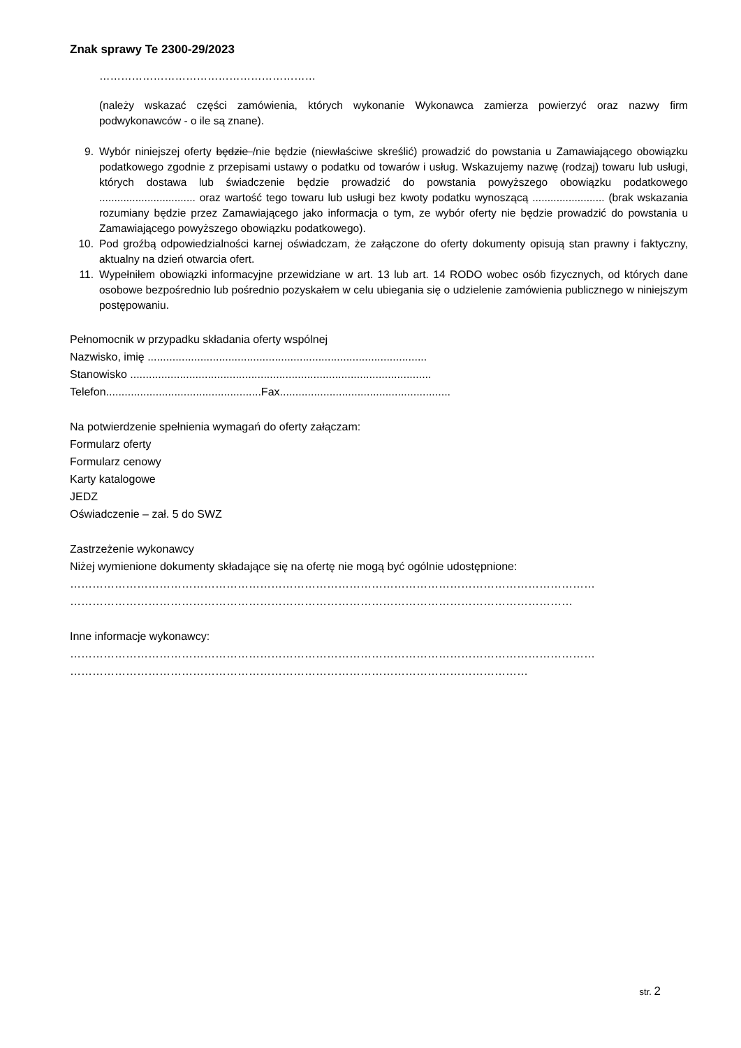Znak sprawy Te 2300-29/2023
……………………………………………………
(należy wskazać części zamówienia, których wykonanie Wykonawca zamierza powierzyć oraz nazwy firm podwykonawców - o ile są znane).
9. Wybór niniejszej oferty będzie /nie będzie (niewłaściwe skreślić) prowadzić do powstania u Zamawiającego obowiązku podatkowego zgodnie z przepisami ustawy o podatku od towarów i usług. Wskazujemy nazwę (rodzaj) towaru lub usługi, których dostawa lub świadczenie będzie prowadzić do powstania powyższego obowiązku podatkowego ................................ oraz wartość tego towaru lub usługi bez kwoty podatku wynoszącą ........................ (brak wskazania rozumiany będzie przez Zamawiającego jako informacja o tym, ze wybór oferty nie będzie prowadzić do powstania u Zamawiającego powyższego obowiązku podatkowego).
10. Pod groźbą odpowiedzialności karnej oświadczam, że załączone do oferty dokumenty opisują stan prawny i faktyczny, aktualny na dzień otwarcia ofert.
11. Wypełniłem obowiązki informacyjne przewidziane w art. 13 lub art. 14 RODO wobec osób fizycznych, od których dane osobowe bezpośrednio lub pośrednio pozyskałem w celu ubiegania się o udzielenie zamówienia publicznego w niniejszym postępowaniu.
Pełnomocnik w przypadku składania oferty wspólnej
Nazwisko, imię ..........................................................................................
Stanowisko .................................................................................................
Telefon..................................................Fax.......................................................
Na potwierdzenie spełnienia wymagań do oferty załączam:
Formularz oferty
Formularz cenowy
Karty katalogowe
JEDZ
Oświadczenie – zał. 5 do SWZ
Zastrzeżenie wykonawcy
Niżej wymienione dokumenty składające się na ofertę nie mogą być ogólnie udostępnione:
……………………………………………………………………………………………………………………………
………………………………………………………………………………………………………………………
Inne informacje wykonawcy:
……………………………………………………………………………………………………………………………
……………………………………………………………………………………………………………
str. 2